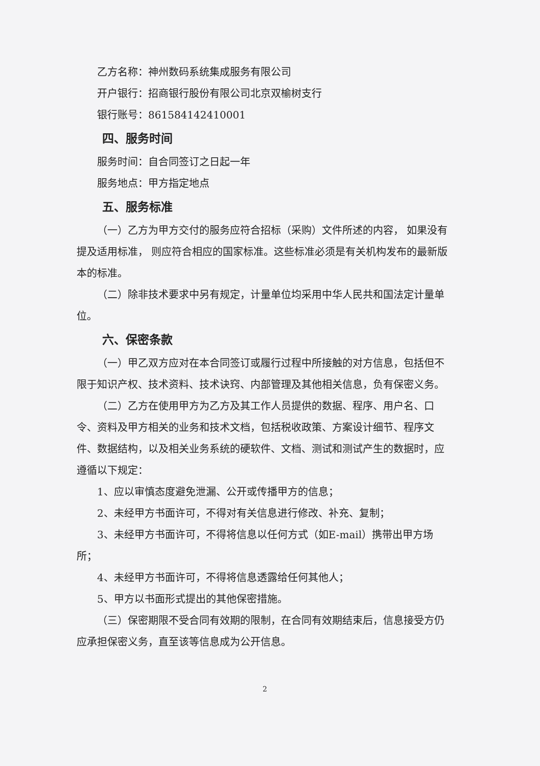乙方名称：神州数码系统集成服务有限公司
开户银行：招商银行股份有限公司北京双榆树支行
银行账号：861584142410001
四、服务时间
服务时间：自合同签订之日起一年
服务地点：甲方指定地点
五、服务标准
（一）乙方为甲方交付的服务应符合招标（采购）文件所述的内容， 如果没有提及适用标准， 则应符合相应的国家标准。这些标准必须是有关机构发布的最新版本的标准。
（二）除非技术要求中另有规定，计量单位均采用中华人民共和国法定计量单位。
六、保密条款
（一）甲乙双方应对在本合同签订或履行过程中所接触的对方信息，包括但不限于知识产权、技术资料、技术诀窍、内部管理及其他相关信息，负有保密义务。
（二）乙方在使用甲方为乙方及其工作人员提供的数据、程序、用户名、口令、资料及甲方相关的业务和技术文档，包括税收政策、方案设计细节、程序文件、数据结构，以及相关业务系统的硬软件、文档、测试和测试产生的数据时，应遵循以下规定：
1、应以审慎态度避免泄漏、公开或传播甲方的信息；
2、未经甲方书面许可，不得对有关信息进行修改、补充、复制；
3、未经甲方书面许可，不得将信息以任何方式（如E-mail）携带出甲方场所；
4、未经甲方书面许可，不得将信息透露给任何其他人；
5、甲方以书面形式提出的其他保密措施。
（三）保密期限不受合同有效期的限制，在合同有效期结束后，信息接受方仍应承担保密义务，直至该等信息成为公开信息。
2